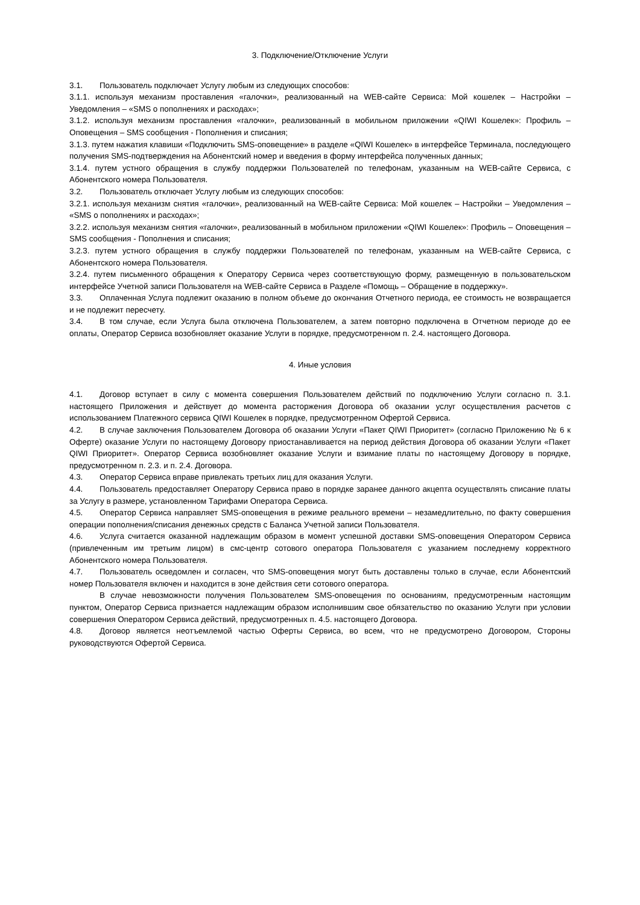3. Подключение/Отключение Услуги
3.1. Пользователь подключает Услугу любым из следующих способов:
3.1.1. используя механизм проставления «галочки», реализованный на WEB-сайте Сервиса: Мой кошелек – Настройки – Уведомления – «SMS о пополнениях и расходах»;
3.1.2. используя механизм проставления «галочки», реализованный в мобильном приложении «QIWI Кошелек»: Профиль – Оповещения – SMS сообщения - Пополнения и списания;
3.1.3. путем нажатия клавиши «Подключить SMS-оповещение» в разделе «QIWI Кошелек» в интерфейсе Терминала, последующего получения SMS-подтверждения на Абонентский номер и введения в форму интерфейса полученных данных;
3.1.4. путем устного обращения в службу поддержки Пользователей по телефонам, указанным на WEB-сайте Сервиса, с Абонентского номера Пользователя.
3.2. Пользователь отключает Услугу любым из следующих способов:
3.2.1. используя механизм снятия «галочки», реализованный на WEB-сайте Сервиса: Мой кошелек – Настройки – Уведомления – «SMS о пополнениях и расходах»;
3.2.2. используя механизм снятия «галочки», реализованный в мобильном приложении «QIWI Кошелек»: Профиль – Оповещения – SMS сообщения - Пополнения и списания;
3.2.3. путем устного обращения в службу поддержки Пользователей по телефонам, указанным на WEB-сайте Сервиса, с Абонентского номера Пользователя.
3.2.4. путем письменного обращения к Оператору Сервиса через соответствующую форму, размещенную в пользовательском интерфейсе Учетной записи Пользователя на WEB-сайте Сервиса в Разделе «Помощь – Обращение в поддержку».
3.3. Оплаченная Услуга подлежит оказанию в полном объеме до окончания Отчетного периода, ее стоимость не возвращается и не подлежит пересчету.
3.4. В том случае, если Услуга была отключена Пользователем, а затем повторно подключена в Отчетном периоде до ее оплаты, Оператор Сервиса возобновляет оказание Услуги в порядке, предусмотренном п. 2.4. настоящего Договора.
4. Иные условия
4.1. Договор вступает в силу с момента совершения Пользователем действий по подключению Услуги согласно п. 3.1. настоящего Приложения и действует до момента расторжения Договора об оказании услуг осуществления расчетов с использованием Платежного сервиса QIWI Кошелек в порядке, предусмотренном Офертой Сервиса.
4.2. В случае заключения Пользователем Договора об оказании Услуги «Пакет QIWI Приоритет» (согласно Приложению № 6 к Оферте) оказание Услуги по настоящему Договору приостанавливается на период действия Договора об оказании Услуги «Пакет QIWI Приоритет». Оператор Сервиса возобновляет оказание Услуги и взимание платы по настоящему Договору в порядке, предусмотренном п. 2.3. и п. 2.4. Договора.
4.3. Оператор Сервиса вправе привлекать третьих лиц для оказания Услуги.
4.4. Пользователь предоставляет Оператору Сервиса право в порядке заранее данного акцепта осуществлять списание платы за Услугу в размере, установленном Тарифами Оператора Сервиса.
4.5. Оператор Сервиса направляет SMS-оповещения в режиме реального времени – незамедлительно, по факту совершения операции пополнения/списания денежных средств с Баланса Учетной записи Пользователя.
4.6. Услуга считается оказанной надлежащим образом в момент успешной доставки SMS-оповещения Оператором Сервиса (привлеченным им третьим лицом) в смс-центр сотового оператора Пользователя с указанием последнему корректного Абонентского номера Пользователя.
4.7. Пользователь осведомлен и согласен, что SMS-оповещения могут быть доставлены только в случае, если Абонентский номер Пользователя включен и находится в зоне действия сети сотового оператора.
В случае невозможности получения Пользователем SMS-оповещения по основаниям, предусмотренным настоящим пунктом, Оператор Сервиса признается надлежащим образом исполнившим свое обязательство по оказанию Услуги при условии совершения Оператором Сервиса действий, предусмотренных п. 4.5. настоящего Договора.
4.8. Договор является неотъемлемой частью Оферты Сервиса, во всем, что не предусмотрено Договором, Стороны руководствуются Офертой Сервиса.